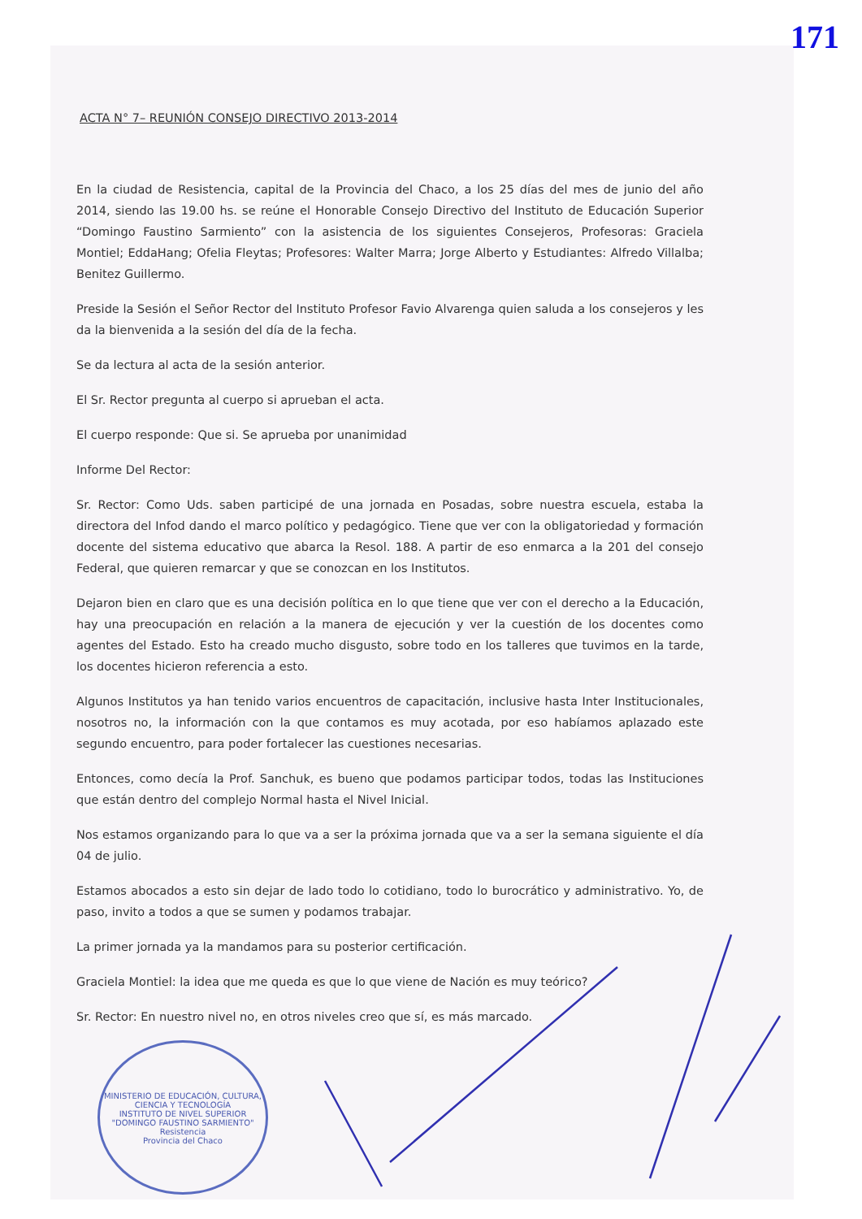171
ACTA N° 7– REUNIÓN CONSEJO DIRECTIVO 2013-2014
En la ciudad de Resistencia, capital de la Provincia del Chaco, a los 25 días del mes de junio del año 2014, siendo las 19.00 hs. se reúne el Honorable Consejo Directivo del Instituto de Educación Superior “Domingo Faustino Sarmiento” con la asistencia de los siguientes Consejeros, Profesoras: Graciela Montiel; EddaHang; Ofelia Fleytas; Profesores: Walter Marra; Jorge Alberto y Estudiantes: Alfredo Villalba; Benitez Guillermo.
Preside la Sesión el Señor Rector del Instituto Profesor Favio Alvarenga quien saluda a los consejeros y les da la bienvenida a la sesión del día de la fecha.
Se da lectura al acta de la sesión anterior.
El Sr. Rector pregunta al cuerpo si aprueban el acta.
El cuerpo responde: Que si. Se aprueba por unanimidad
Informe Del Rector:
Sr. Rector: Como Uds. saben participé de una jornada en Posadas, sobre nuestra escuela, estaba la directora del Infod dando el marco político y pedagógico. Tiene que ver con la obligatoriedad y formación docente del sistema educativo que abarca la Resol. 188. A partir de eso enmarca a la 201 del consejo Federal, que quieren remarcar y que se conozcan en los Institutos.
Dejaron bien en claro que es una decisión política en lo que tiene que ver con el derecho a la Educación, hay una preocupación en relación a la manera de ejecución y ver la cuestión de los docentes como agentes del Estado. Esto ha creado mucho disgusto, sobre todo en los talleres que tuvimos en la tarde, los docentes hicieron referencia a esto.
Algunos Institutos ya han tenido varios encuentros de capacitación, inclusive hasta Inter Institucionales, nosotros no, la información con la que contamos es muy acotada, por eso habíamos aplazado este segundo encuentro, para poder fortalecer las cuestiones necesarias.
Entonces, como decía la Prof. Sanchuk, es bueno que podamos participar todos, todas las Instituciones que están dentro del complejo Normal hasta el Nivel Inicial.
Nos estamos organizando para lo que va a ser la próxima jornada que va a ser la semana siguiente el día 04 de julio.
Estamos abocados a esto sin dejar de lado todo lo cotidiano, todo lo burocrático y administrativo. Yo, de paso, invito a todos a que se sumen y podamos trabajar.
La primer jornada ya la mandamos para su posterior certificación.
Graciela Montiel: la idea que me queda es que lo que viene de Nación es muy teórico?
Sr. Rector: En nuestro nivel no, en otros niveles creo que sí, es más marcado.
MINISTERIO DE EDUCACIÓN, CULTURA, CIENCIA Y TECNOLOGÍA
INSTITUTO DE NIVEL SUPERIOR "DOMINGO FAUSTINO SARMIENTO"
Resistencia
Provincia del Chaco